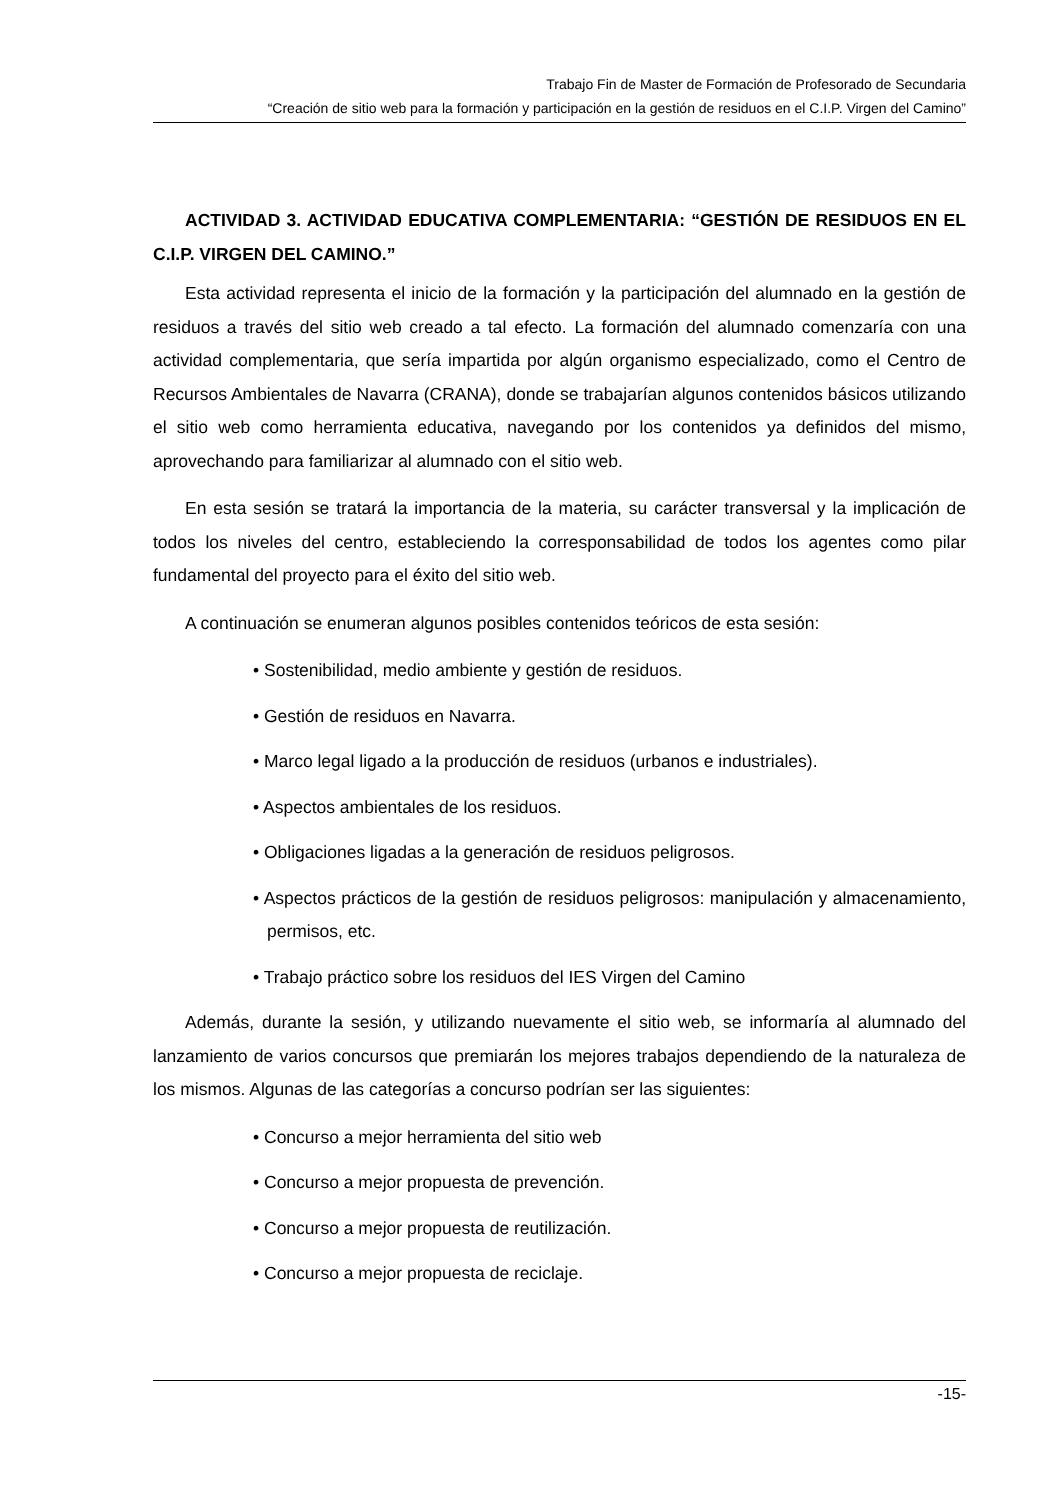Trabajo Fin de Master de Formación de Profesorado de Secundaria
“Creación de sitio web para la formación y participación en la gestión de residuos en el C.I.P. Virgen del Camino”
ACTIVIDAD 3. ACTIVIDAD EDUCATIVA COMPLEMENTARIA: “GESTIÓN DE RESIDUOS EN EL C.I.P. VIRGEN DEL CAMINO.”
Esta actividad representa el inicio de la formación y la participación del alumnado en la gestión de residuos a través del sitio web creado a tal efecto. La formación del alumnado comenzaría con una actividad complementaria, que sería impartida por algún organismo especializado, como el Centro de Recursos Ambientales de Navarra (CRANA), donde se trabajarían algunos contenidos básicos utilizando el sitio web como herramienta educativa, navegando por los contenidos ya definidos del mismo, aprovechando para familiarizar al alumnado con el sitio web.
En esta sesión se tratará la importancia de la materia, su carácter transversal y la implicación de todos los niveles del centro, estableciendo la corresponsabilidad de todos los agentes como pilar fundamental del proyecto para el éxito del sitio web.
A continuación se enumeran algunos posibles contenidos teóricos de esta sesión:
• Sostenibilidad, medio ambiente y gestión de residuos.
• Gestión de residuos en Navarra.
• Marco legal ligado a la producción de residuos (urbanos e industriales).
• Aspectos ambientales de los residuos.
• Obligaciones ligadas a la generación de residuos peligrosos.
• Aspectos prácticos de la gestión de residuos peligrosos: manipulación y almacenamiento, permisos, etc.
• Trabajo práctico sobre los residuos del IES Virgen del Camino
Además, durante la sesión, y utilizando nuevamente el sitio web, se informaría al alumnado del lanzamiento de varios concursos que premiarán los mejores trabajos dependiendo de la naturaleza de los mismos. Algunas de las categorías a concurso podrían ser las siguientes:
• Concurso a mejor herramienta del sitio web
• Concurso a mejor propuesta de prevención.
• Concurso a mejor propuesta de reutilización.
• Concurso a mejor propuesta de reciclaje.
-15-